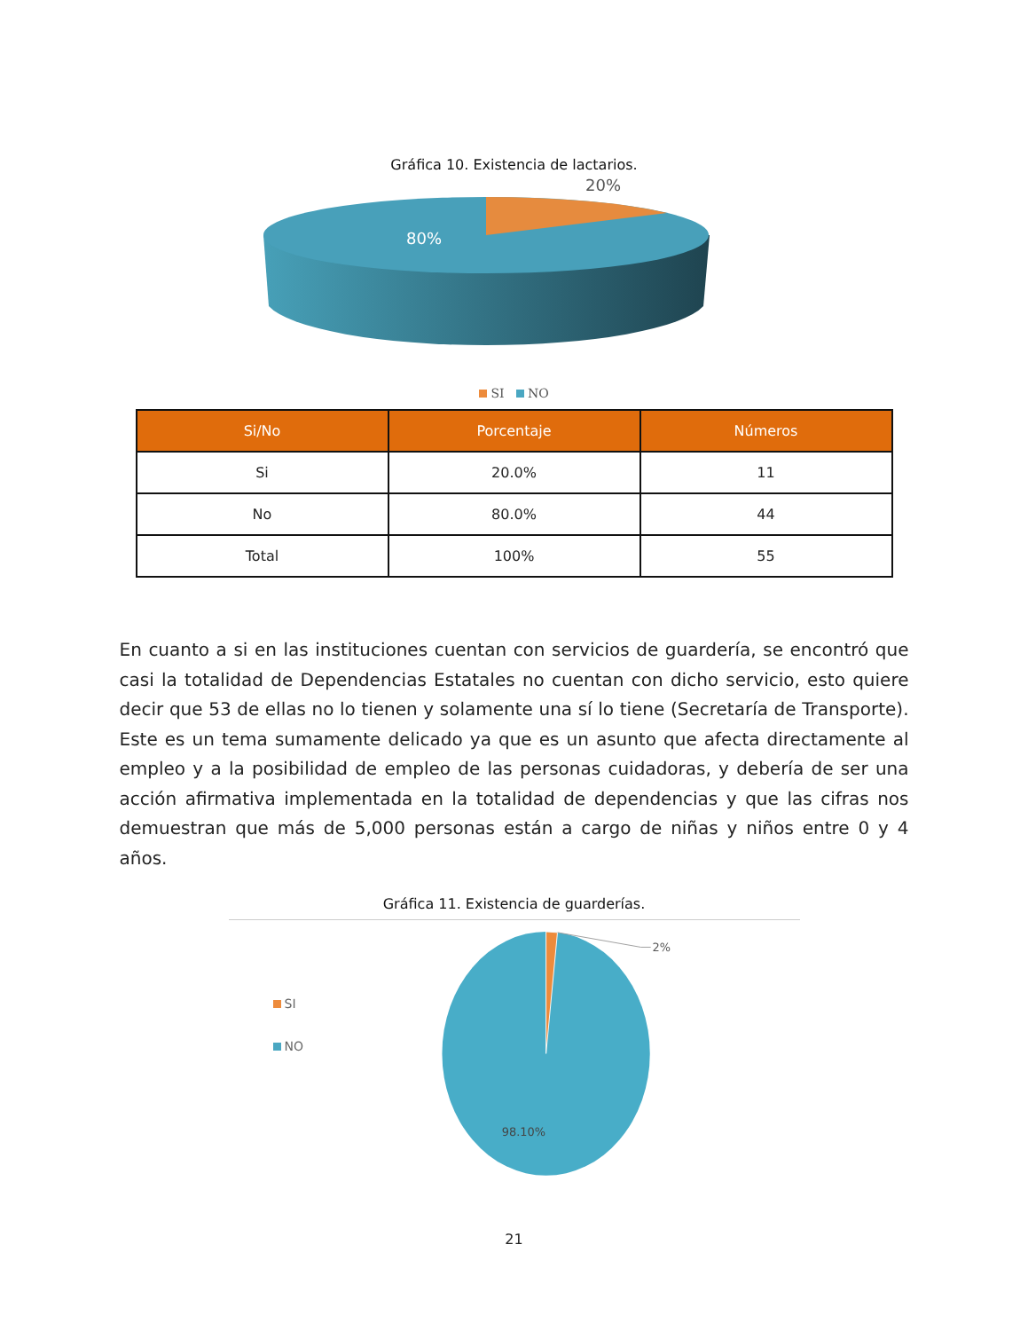Gráfica 10. Existencia de lactarios.
20%
80%
SI NO
| Si/No | Porcentaje | Números |
| --- | --- | --- |
| Si | 20.0% | 11 |
| No | 80.0% | 44 |
| Total | 100% | 55 |
En cuanto a si en las instituciones cuentan con servicios de guardería, se encontró que casi la totalidad de Dependencias Estatales no cuentan con dicho servicio, esto quiere decir que 53 de ellas no lo tienen y solamente una sí lo tiene (Secretaría de Transporte). Este es un tema sumamente delicado ya que es un asunto que afecta directamente al empleo y a la posibilidad de empleo de las personas cuidadoras, y debería de ser una acción afirmativa implementada en la totalidad de dependencias y que las cifras nos demuestran que más de 5,000 personas están a cargo de niñas y niños entre 0 y 4 años.
Gráfica 11. Existencia de guarderías.
SI
NO
2%
98.10%
21